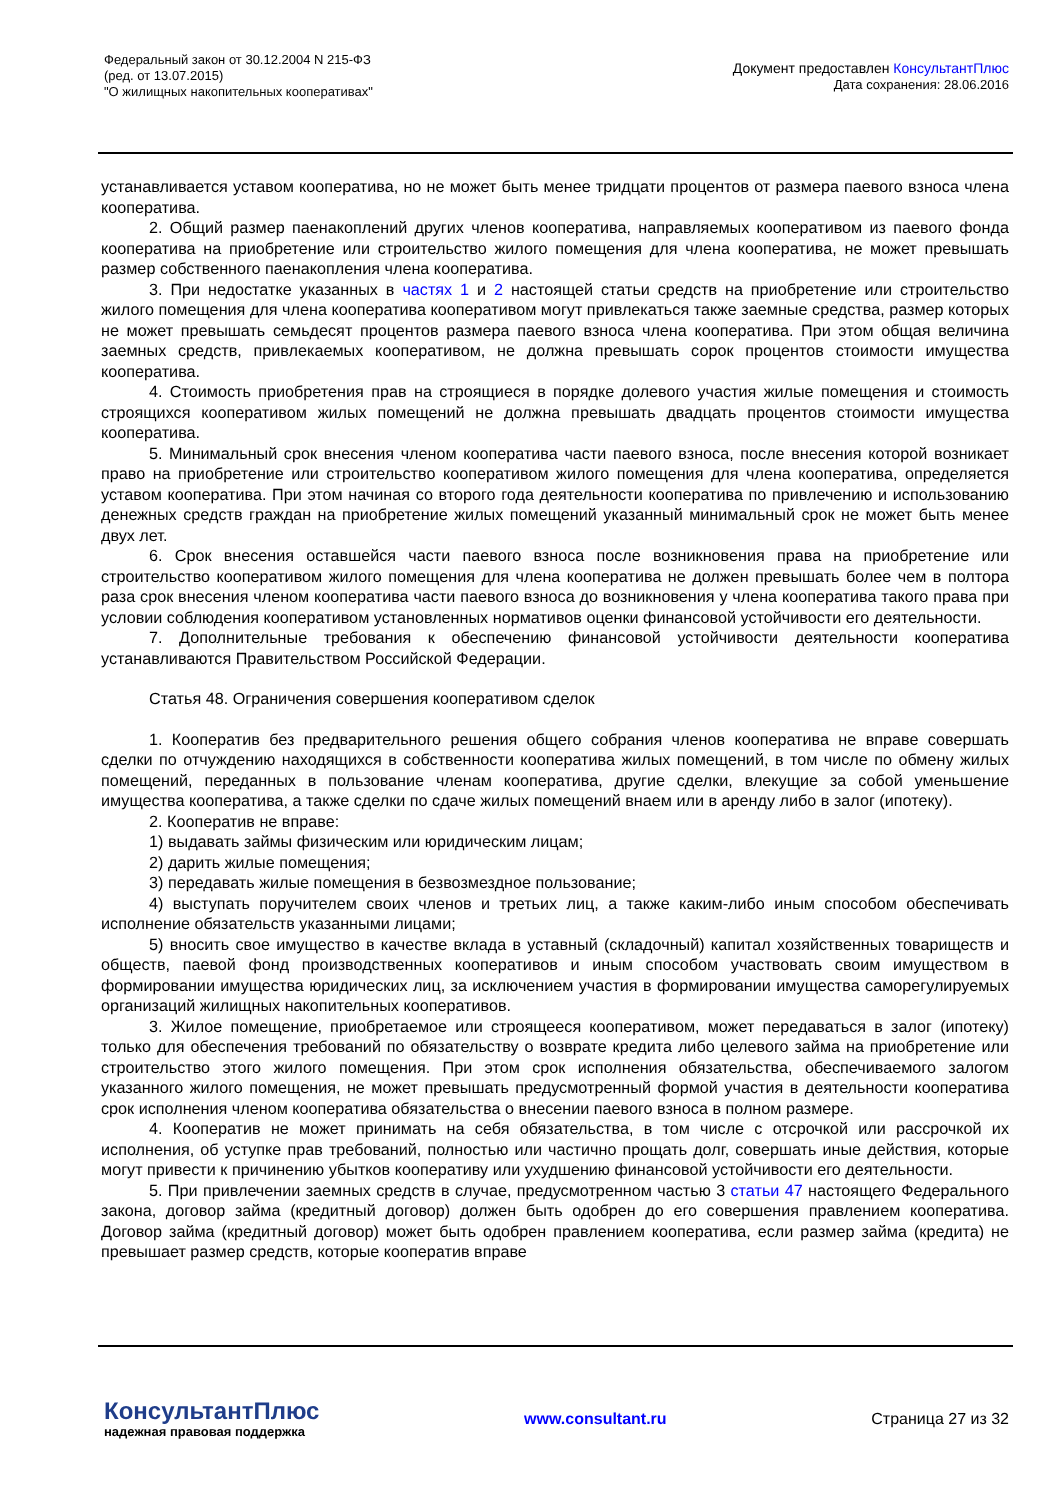Федеральный закон от 30.12.2004 N 215-ФЗ
(ред. от 13.07.2015)
"О жилищных накопительных кооперативах"
Документ предоставлен КонсультантПлюс
Дата сохранения: 28.06.2016
устанавливается уставом кооператива, но не может быть менее тридцати процентов от размера паевого взноса члена кооператива.
2. Общий размер паенакоплений других членов кооператива, направляемых кооперативом из паевого фонда кооператива на приобретение или строительство жилого помещения для члена кооператива, не может превышать размер собственного паенакопления члена кооператива.
3. При недостатке указанных в частях 1 и 2 настоящей статьи средств на приобретение или строительство жилого помещения для члена кооператива кооперативом могут привлекаться также заемные средства, размер которых не может превышать семьдесят процентов размера паевого взноса члена кооператива. При этом общая величина заемных средств, привлекаемых кооперативом, не должна превышать сорок процентов стоимости имущества кооператива.
4. Стоимость приобретения прав на строящиеся в порядке долевого участия жилые помещения и стоимость строящихся кооперативом жилых помещений не должна превышать двадцать процентов стоимости имущества кооператива.
5. Минимальный срок внесения членом кооператива части паевого взноса, после внесения которой возникает право на приобретение или строительство кооперативом жилого помещения для члена кооператива, определяется уставом кооператива. При этом начиная со второго года деятельности кооператива по привлечению и использованию денежных средств граждан на приобретение жилых помещений указанный минимальный срок не может быть менее двух лет.
6. Срок внесения оставшейся части паевого взноса после возникновения права на приобретение или строительство кооперативом жилого помещения для члена кооператива не должен превышать более чем в полтора раза срок внесения членом кооператива части паевого взноса до возникновения у члена кооператива такого права при условии соблюдения кооперативом установленных нормативов оценки финансовой устойчивости его деятельности.
7. Дополнительные требования к обеспечению финансовой устойчивости деятельности кооператива устанавливаются Правительством Российской Федерации.
Статья 48. Ограничения совершения кооперативом сделок
1. Кооператив без предварительного решения общего собрания членов кооператива не вправе совершать сделки по отчуждению находящихся в собственности кооператива жилых помещений, в том числе по обмену жилых помещений, переданных в пользование членам кооператива, другие сделки, влекущие за собой уменьшение имущества кооператива, а также сделки по сдаче жилых помещений внаем или в аренду либо в залог (ипотеку).
2. Кооператив не вправе:
1) выдавать займы физическим или юридическим лицам;
2) дарить жилые помещения;
3) передавать жилые помещения в безвозмездное пользование;
4) выступать поручителем своих членов и третьих лиц, а также каким-либо иным способом обеспечивать исполнение обязательств указанными лицами;
5) вносить свое имущество в качестве вклада в уставный (складочный) капитал хозяйственных товариществ и обществ, паевой фонд производственных кооперативов и иным способом участвовать своим имуществом в формировании имущества юридических лиц, за исключением участия в формировании имущества саморегулируемых организаций жилищных накопительных кооперативов.
3. Жилое помещение, приобретаемое или строящееся кооперативом, может передаваться в залог (ипотеку) только для обеспечения требований по обязательству о возврате кредита либо целевого займа на приобретение или строительство этого жилого помещения. При этом срок исполнения обязательства, обеспечиваемого залогом указанного жилого помещения, не может превышать предусмотренный формой участия в деятельности кооператива срок исполнения членом кооператива обязательства о внесении паевого взноса в полном размере.
4. Кооператив не может принимать на себя обязательства, в том числе с отсрочкой или рассрочкой их исполнения, об уступке прав требований, полностью или частично прощать долг, совершать иные действия, которые могут привести к причинению убытков кооперативу или ухудшению финансовой устойчивости его деятельности.
5. При привлечении заемных средств в случае, предусмотренном частью 3 статьи 47 настоящего Федерального закона, договор займа (кредитный договор) должен быть одобрен до его совершения правлением кооператива. Договор займа (кредитный договор) может быть одобрен правлением кооператива, если размер займа (кредита) не превышает размер средств, которые кооператив вправе
КонсультантПлюс
надежная правовая поддержка
www.consultant.ru Страница 27 из 32